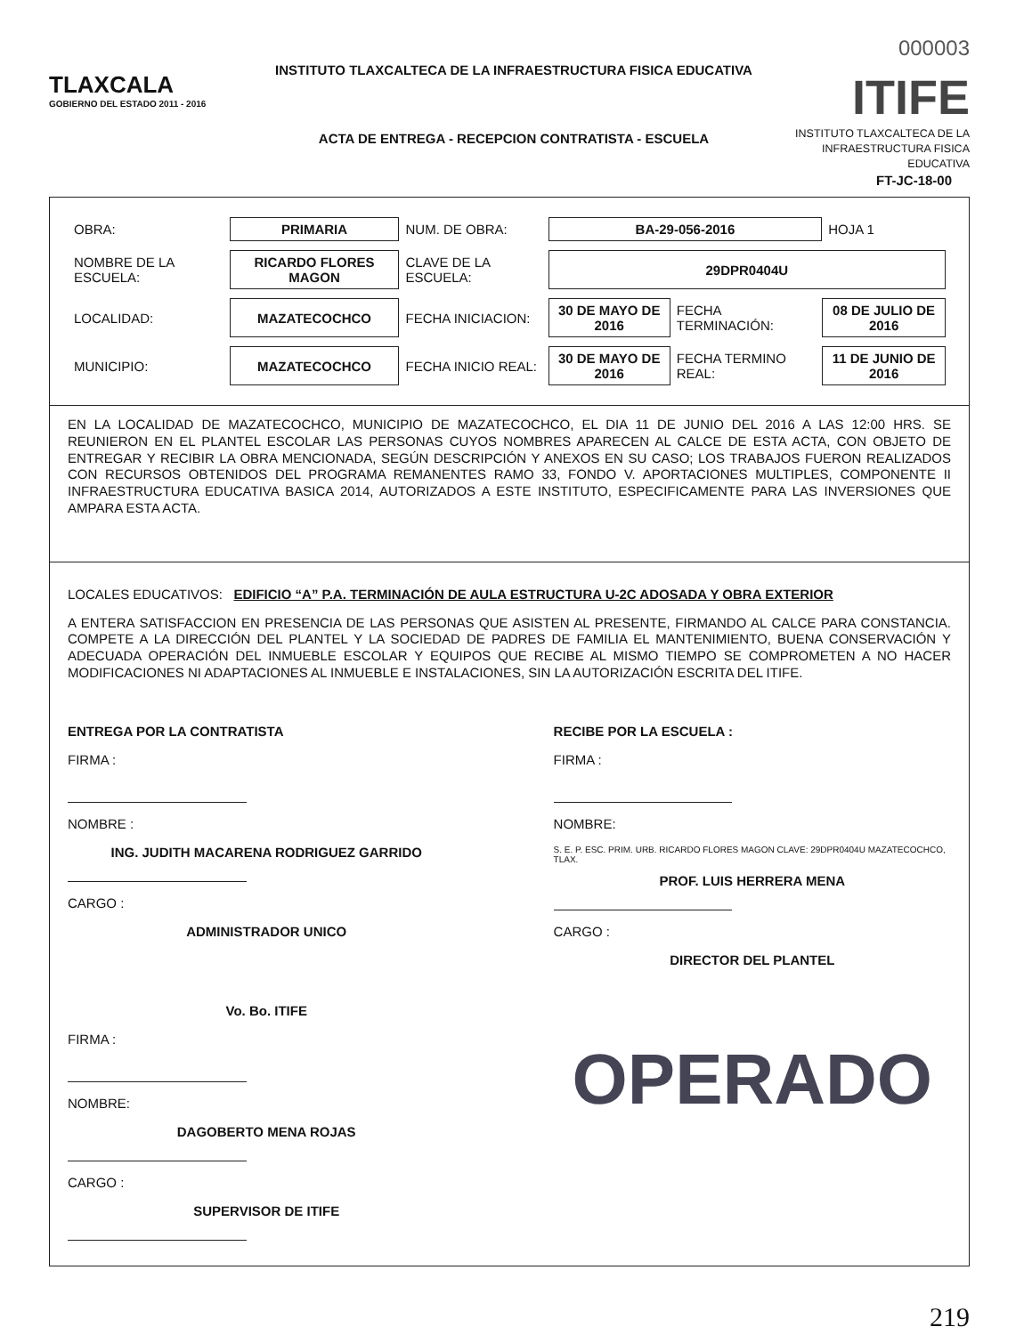TLAXCALA
GOBIERNO DEL ESTADO 2011 - 2016
INSTITUTO TLAXCALTECA DE LA INFRAESTRUCTURA FISICA EDUCATIVA
ACTA DE ENTREGA - RECEPCION CONTRATISTA - ESCUELA
000003
ITIFE
INSTITUTO TLAXCALTECA DE LA INFRAESTRUCTURA FISICA EDUCATIVA
FT-JC-18-00
| OBRA: | PRIMARIA | NUM. DE OBRA: | BA-29-056-2016 | | | HOJA 1 |
| NOMBRE DE LA ESCUELA: | RICARDO FLORES MAGON | CLAVE DE LA ESCUELA: | 29DPR0404U | | | |
| LOCALIDAD: | MAZATECOCHCO | FECHA INICIACION: | 30 DE MAYO DE 2016 | FECHA TERMINACIÓN: | 08 DE JULIO DE 2016 | |
| MUNICIPIO: | MAZATECOCHCO | FECHA INICIO REAL: | 30 DE MAYO DE 2016 | FECHA TERMINO REAL: | 11 DE JUNIO DE 2016 | |
EN LA LOCALIDAD DE MAZATECOCHCO, MUNICIPIO DE MAZATECOCHCO, EL DIA 11 DE JUNIO DEL 2016 A LAS 12:00 HRS. SE REUNIERON EN EL PLANTEL ESCOLAR LAS PERSONAS CUYOS NOMBRES APARECEN AL CALCE DE ESTA ACTA, CON OBJETO DE ENTREGAR Y RECIBIR LA OBRA MENCIONADA, SEGÚN DESCRIPCIÓN Y ANEXOS EN SU CASO; LOS TRABAJOS FUERON REALIZADOS CON RECURSOS OBTENIDOS DEL PROGRAMA REMANENTES RAMO 33, FONDO V. APORTACIONES MULTIPLES, COMPONENTE II INFRAESTRUCTURA EDUCATIVA BASICA 2014, AUTORIZADOS A ESTE INSTITUTO, ESPECIFICAMENTE PARA LAS INVERSIONES QUE AMPARA ESTA ACTA.
LOCALES EDUCATIVOS: EDIFICIO “A” P.A. TERMINACIÓN DE AULA ESTRUCTURA U-2C ADOSADA Y OBRA EXTERIOR
A ENTERA SATISFACCION EN PRESENCIA DE LAS PERSONAS QUE ASISTEN AL PRESENTE, FIRMANDO AL CALCE PARA CONSTANCIA. COMPETE A LA DIRECCIÓN DEL PLANTEL Y LA SOCIEDAD DE PADRES DE FAMILIA EL MANTENIMIENTO, BUENA CONSERVACIÓN Y ADECUADA OPERACIÓN DEL INMUEBLE ESCOLAR Y EQUIPOS QUE RECIBE AL MISMO TIEMPO SE COMPROMETEN A NO HACER MODIFICACIONES NI ADAPTACIONES AL INMUEBLE E INSTALACIONES, SIN LA AUTORIZACIÓN ESCRITA DEL ITIFE.
ENTREGA POR LA CONTRATISTA
FIRMA :
NOMBRE :
ING. JUDITH MACARENA RODRIGUEZ GARRIDO
CARGO :
ADMINISTRADOR UNICO
RECIBE POR LA ESCUELA :
FIRMA :
NOMBRE:
S. E. P. ESC. PRIM. URB. RICARDO FLORES MAGON CLAVE: 29DPR0404U MAZATECOCHCO, TLAX.
PROF. LUIS HERRERA MENA
CARGO :
DIRECTOR DEL PLANTEL
Vo. Bo. ITIFE
FIRMA :
NOMBRE:
DAGOBERTO MENA ROJAS
CARGO :
SUPERVISOR DE ITIFE
OPERADO
219